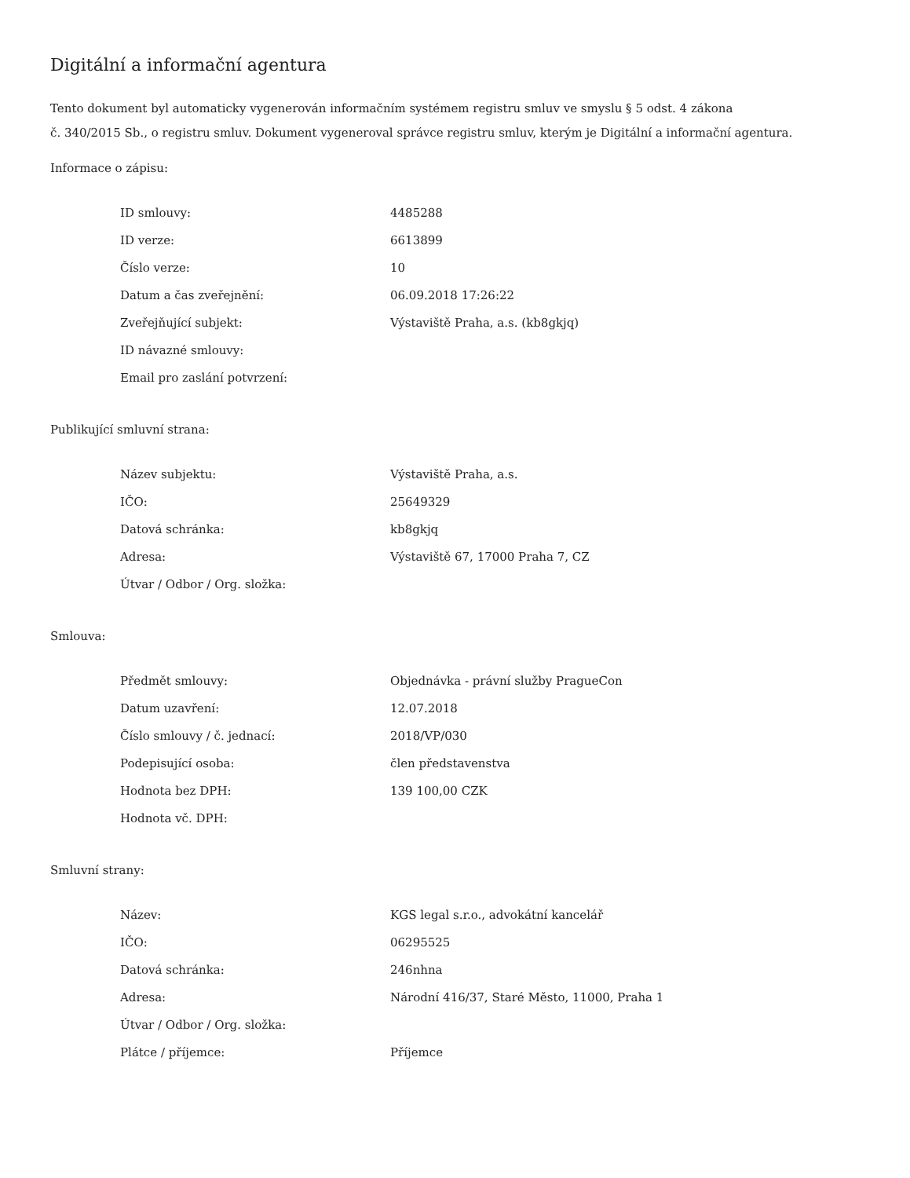Digitální a informační agentura
Tento dokument byl automaticky vygenerován informačním systémem registru smluv ve smyslu § 5 odst. 4 zákona
č. 340/2015 Sb., o registru smluv. Dokument vygeneroval správce registru smluv, kterým je Digitální a informační agentura.
Informace o zápisu:
| ID smlouvy: | 4485288 |
| ID verze: | 6613899 |
| Číslo verze: | 10 |
| Datum a čas zveřejnění: | 06.09.2018 17:26:22 |
| Zveřejňující subjekt: | Výstaviště Praha, a.s. (kb8gkjq) |
| ID návazné smlouvy: | |
| Email pro zaslání potvrzení: | |
Publikující smluvní strana:
| Název subjektu: | Výstaviště Praha, a.s. |
| IČO: | 25649329 |
| Datová schránka: | kb8gkjq |
| Adresa: | Výstaviště 67, 17000 Praha 7, CZ |
| Útvar / Odbor / Org. složka: | |
Smlouva:
| Předmět smlouvy: | Objednávka - právní služby PragueCon |
| Datum uzavření: | 12.07.2018 |
| Číslo smlouvy / č. jednací: | 2018/VP/030 |
| Podepisující osoba: | člen představenstva |
| Hodnota bez DPH: | 139 100,00 CZK |
| Hodnota vč. DPH: | |
Smluvní strany:
| Název: | KGS legal s.r.o., advokátní kancelář |
| IČO: | 06295525 |
| Datová schránka: | 246nhna |
| Adresa: | Národní 416/37, Staré Město, 11000, Praha 1 |
| Útvar / Odbor / Org. složka: | |
| Plátce / příjemce: | Příjemce |